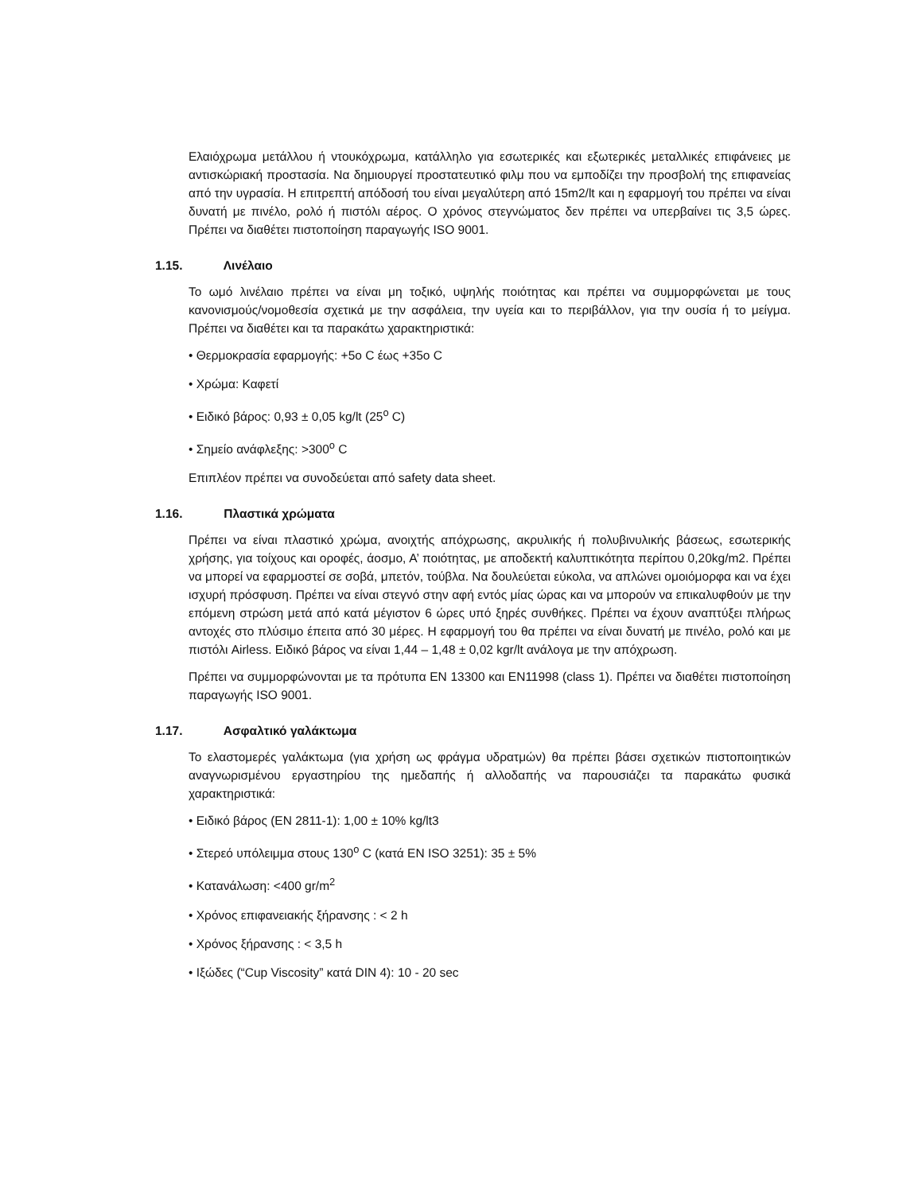Ελαιόχρωμα μετάλλου ή ντουκόχρωμα, κατάλληλο για εσωτερικές και εξωτερικές μεταλλικές επιφάνειες με αντισκώριακή προστασία. Να δημιουργεί προστατευτικό φιλμ που να εμποδίζει την προσβολή της επιφανείας από την υγρασία. Η επιτρεπτή απόδοσή του είναι μεγαλύτερη από 15m2/lt και η εφαρμογή του πρέπει να είναι δυνατή με πινέλο, ρολό ή πιστόλι αέρος. Ο χρόνος στεγνώματος δεν πρέπει να υπερβαίνει τις 3,5 ώρες. Πρέπει να διαθέτει πιστοποίηση παραγωγής ISO 9001.
1.15. Λινέλαιο
Το ωμό λινέλαιο πρέπει να είναι μη τοξικό, υψηλής ποιότητας και πρέπει να συμμορφώνεται με τους κανονισμούς/νομοθεσία σχετικά με την ασφάλεια, την υγεία και το περιβάλλον, για την ουσία ή το μείγμα. Πρέπει να διαθέτει και τα παρακάτω χαρακτηριστικά:
• Θερμοκρασία εφαρμογής: +5o C έως +35o C
• Χρώμα: Καφετί
• Ειδικό βάρος: 0,93 ± 0,05 kg/lt (25<sup>o</sup> C)
• Σημείο ανάφλεξης: >300<sup>o</sup> C
Επιπλέον πρέπει να συνοδεύεται από safety data sheet.
1.16. Πλαστικά χρώματα
Πρέπει να είναι πλαστικό χρώμα, ανοιχτής απόχρωσης, ακρυλικής ή πολυβινυλικής βάσεως, εσωτερικής χρήσης, για τοίχους και οροφές, άοσμο, Α’ ποιότητας, με αποδεκτή καλυπτικότητα περίπου 0,20kg/m2. Πρέπει να μπορεί να εφαρμοστεί σε σοβά, μπετόν, τούβλα. Να δουλεύεται εύκολα, να απλώνει ομοιόμορφα και να έχει ισχυρή πρόσφυση. Πρέπει να είναι στεγνό στην αφή εντός μίας ώρας και να μπορούν να επικαλυφθούν με την επόμενη στρώση μετά από κατά μέγιστον 6 ώρες υπό ξηρές συνθήκες. Πρέπει να έχουν αναπτύξει πλήρως αντοχές στο πλύσιμο έπειτα από 30 μέρες. Η εφαρμογή του θα πρέπει να είναι δυνατή με πινέλο, ρολό και με πιστόλι Airless. Ειδικό βάρος να είναι 1,44 – 1,48 ± 0,02 kgr/lt ανάλογα με την απόχρωση.
Πρέπει να συμμορφώνονται με τα πρότυπα EN 13300 και EN11998 (class 1). Πρέπει να διαθέτει πιστοποίηση παραγωγής ISO 9001.
1.17. Ασφαλτικό γαλάκτωμα
Το ελαστομερές γαλάκτωμα (για χρήση ως φράγμα υδρατμών) θα πρέπει βάσει σχετικών πιστοποιητικών αναγνωρισμένου εργαστηρίου της ημεδαπής ή αλλοδαπής να παρουσιάζει τα παρακάτω φυσικά χαρακτηριστικά:
• Ειδικό βάρος (EN 2811-1): 1,00 ± 10% kg/lt3
• Στερεό υπόλειμμα στους 130<sup>o</sup> C (κατά EN ISO 3251): 35 ± 5%
• Κατανάλωση: <400 gr/m<sup>2</sup>
• Χρόνος επιφανειακής ξήρανσης : < 2 h
• Χρόνος ξήρανσης : < 3,5 h
• Ιξώδες (“Cup Viscosity” κατά DIN 4): 10 - 20 sec